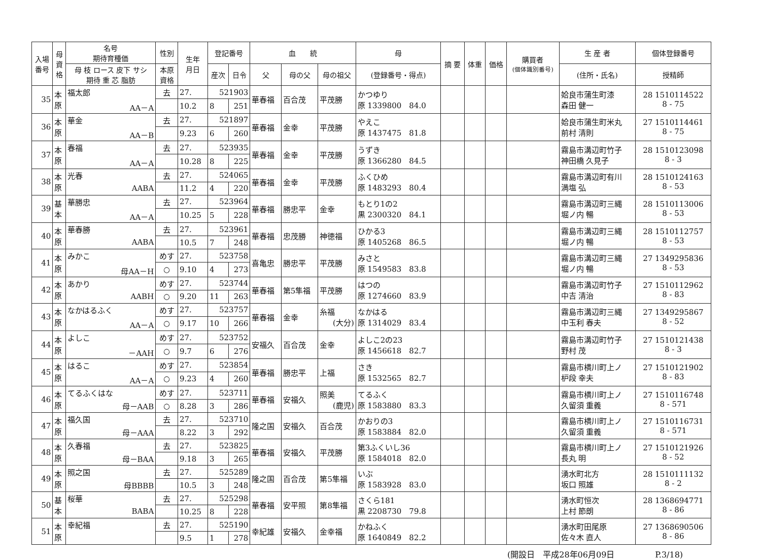| 入場 番号 | 母 資 格 | 名号 期待育種価 | 性別 | 生年 月日 | 登記番号 | | 血 統 | | | 母 | 摘 要 | 体重 | 価格 | 購買者 (個体識別番号) | 生 産 者 | 個体登録番号 |
| --- | --- | --- | --- | --- | --- | --- | --- | --- | --- | --- | --- | --- | --- | --- | --- | --- |
| | | 母 枝 ロース 皮下 サシ 期待 重 芯 脂肪 | 本原 資格 | | 産次 | 日令 | 父 | 母の父 | 母の祖父 | (登録番号・得点) | | | | | (住所・氏名) | 授精師 |
| 35 | 本 原 | 福太郎 | 去 | 27. | 521903 | | 華春福 | 百合茂 | 平茂勝 | かつゆり 原 1339800 84.0 | | | | | 姶良市蒲生町漆 森田 健一 | 28 1510114522 8 - 75 |
| | | AA－A | | 10.2 | 8 | 251 | | | | | | | | | | |
| 36 | 本 原 | 華金 | 去 | 27. | 521897 | | 華春福 | 金幸 | 平茂勝 | やえこ 原 1437475 81.8 | | | | | 姶良市蒲生町米丸 前村 清則 | 27 1510114461 8 - 75 |
| | | AA－B | | 9.23 | 6 | 260 | | | | | | | | | | |
| 37 | 本 原 | 春福 | 去 | 27. | 523935 | | 華春福 | 金幸 | 平茂勝 | うずき 原 1366280 84.5 | | | | | 霧島市溝辺町竹子 神田橋 久見子 | 28 1510123098 8 - 3 |
| | | AA－A | | 10.28 | 8 | 225 | | | | | | | | | | |
| 38 | 本 原 | 光春 | 去 | 27. | 524065 | | 華春福 | 金幸 | 平茂勝 | ふくひめ 原 1483293 80.4 | | | | | 霧島市溝辺町有川 満塩 弘 | 28 1510124163 8 - 53 |
| | | AABA | | 11.2 | 4 | 220 | | | | | | | | | | |
| 39 | 基 本 | 華勝忠 | 去 | 27. | 523964 | | 華春福 | 勝忠平 | 金幸 | もとり1の2 黒 2300320 84.1 | | | | | 霧島市溝辺町三縄 堀ノ内 暢 | 28 1510113006 8 - 53 |
| | | AA－A | | 10.25 | 5 | 228 | | | | | | | | | | |
| 40 | 本 原 | 華春勝 | 去 | 27. | 523961 | | 華春福 | 忠茂勝 | 神徳福 | ひかる3 原 1405268 86.5 | | | | | 霧島市溝辺町三縄 堀ノ内 暢 | 28 1510112757 8 - 53 |
| | | AABA | | 10.5 | 7 | 248 | | | | | | | | | | |
| 41 | 本 原 | みかこ | めす | 27. | 523758 | | 喜亀忠 | 勝忠平 | 平茂勝 | みさと 原 1549583 83.8 | | | | | 霧島市溝辺町三縄 堀ノ内 暢 | 27 1349295836 8 - 53 |
| | | 母AA－H | ○ | 9.10 | 4 | 273 | | | | | | | | | | |
| 42 | 本 原 | あかり | めす | 27. | 523744 | | 華春福 | 第5隼福 | 平茂勝 | はつの 原 1274660 83.9 | | | | | 霧島市溝辺町竹子 中吉 清治 | 27 1510112962 8 - 83 |
| | | AABH | ○ | 9.20 | 11 | 263 | | | | | | | | | | |
| 43 | 本 原 | なかはるふく | めす | 27. | 523757 | | 華春福 | 金幸 | 糸福 (大分) | なかはる 原 1314029 83.4 | | | | | 霧島市溝辺町三縄 中玉利 春夫 | 27 1349295867 8 - 52 |
| | | AA－A | ○ | 9.17 | 10 | 266 | | | | | | | | | | |
| 44 | 本 原 | よしこ | めす | 27. | 523752 | | 安福久 | 百合茂 | 金幸 | よしこ2の23 原 1456618 82.7 | | | | | 霧島市溝辺町竹子 野村 茂 | 27 1510121438 8 - 3 |
| | | －AAH | ○ | 9.7 | 6 | 276 | | | | | | | | | | |
| 45 | 本 原 | はるこ | めす | 27. | 523854 | | 華春福 | 勝忠平 | 上福 | さき 原 1532565 82.7 | | | | | 霧島市横川町上ノ 枦段 幸夫 | 27 1510121902 8 - 83 |
| | | AA－A | ○ | 9.23 | 4 | 260 | | | | | | | | | | |
| 46 | 本 原 | てるふくはな | めす | 27. | 523711 | | 華春福 | 安福久 | 照美 (鹿児) | てるふく 原 1583880 83.3 | | | | | 霧島市横川町上ノ 久留須 重義 | 27 1510116748 8 - 571 |
| | | 母－AAB | ○ | 8.28 | 3 | 286 | | | | | | | | | | |
| 47 | 本 原 | 福久国 | 去 | 27. | 523710 | | 隆之国 | 安福久 | 百合茂 | かおりの3 原 1583884 82.0 | | | | | 霧島市横川町上ノ 久留須 重義 | 27 1510116731 8 - 571 |
| | | 母－AAA | | 8.22 | 3 | 292 | | | | | | | | | | |
| 48 | 本 原 | 久春福 | 去 | 27. | 523825 | | 華春福 | 安福久 | 平茂勝 | 第3ふくいし36 原 1584018 82.0 | | | | | 霧島市横川町上ノ 長丸 明 | 27 1510121926 8 - 52 |
| | | 母－BAA | | 9.18 | 3 | 265 | | | | | | | | | | |
| 49 | 本 原 | 照之国 | 去 | 27. | 525289 | | 隆之国 | 百合茂 | 第5隼福 | いぶ 原 1583928 83.0 | | | | | 湧水町北方 坂口 照雄 | 28 1510111132 8 - 2 |
| | | 母BBBB | | 10.5 | 3 | 248 | | | | | | | | | | |
| 50 | 基 本 | 桜華 | 去 | 27. | 525298 | | 華春福 | 安平照 | 第8隼福 | さくら181 黒 2208730 79.8 | | | | | 湧水町恒次 上村 節朗 | 28 1368694771 8 - 86 |
| | | BABA | | 10.25 | 8 | 228 | | | | | | | | | | |
| 51 | 本 原 | 幸紀福 | 去 | 27. | 525190 | | 幸紀雄 | 安福久 | 金幸福 | かねふく 原 1640849 82.2 | | | | | 湧水町田尾原 佐々木 直人 | 27 1368690506 8 - 86 |
| | | | | 9.5 | 1 | 278 | | | | | | | | | | |
(開設日　平成28年06月09日　　　　　P.3/18)